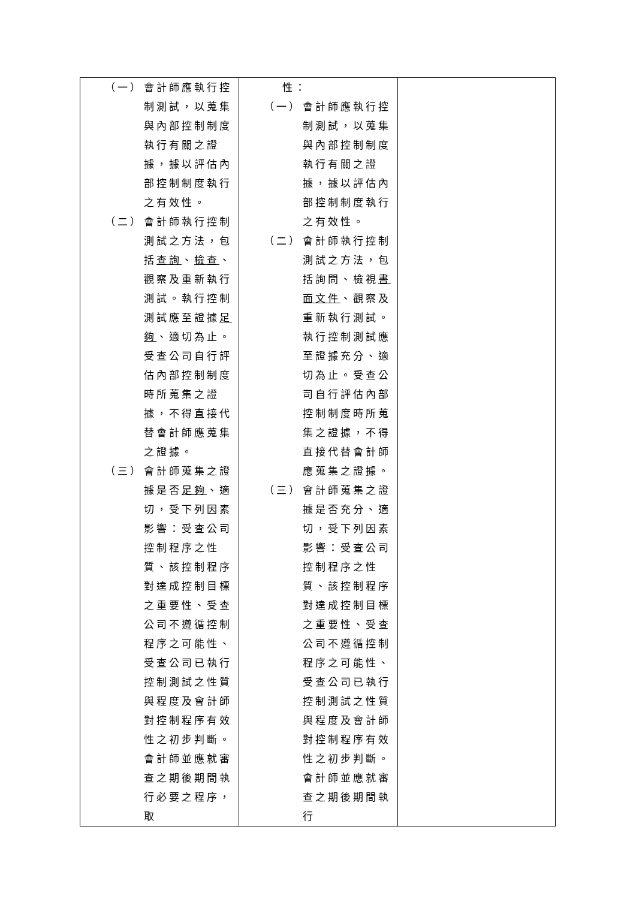| （一） 會計師應執行控制測試，以蒐集與內部控制制度執行有關之證據，據以評估內部控制制度執行之有效性。 （二） 會計師執行控制測試之方法，包括 查詢 、 檢查 、觀察及重新執行測試。執行控制測試應至證據 足夠 、適切為止。受查公司自行評估內部控制制度時所蒐集之證據，不得直接代替會計師應蒐集之證據。 （三） 會計師蒐集之證據是否 足夠 、適切，受下列因素影響：受查公司控制程序之性質、該控制程序對達成控制目標之重要性、受查公司不遵循控制程序之可能性、受查公司已執行控制測試之性質與程度及會計師對控制程序有效性之初步判斷。會計師並應就審查之期後期間執行必要之程序，取 | 性： （一） 會計師應執行控制測試，以蒐集與內部控制制度執行有關之證據，據以評估內部控制制度執行之有效性。 （二） 會計師執行控制測試之方法，包括詢問、檢視 書面文件 、觀察及重新執行測試。執行控制測試應至證據充分、適切為止。受查公司自行評估內部控制制度時所蒐集之證據，不得直接代替會計師應蒐集之證據。 （三） 會計師蒐集之證據是否充分、適切，受下列因素影響：受查公司控制程序之性質、該控制程序對達成控制目標之重要性、受查公司不遵循控制程序之可能性、受查公司已執行控制測試之性質與程度及會計師對控制程序有效性之初步判斷。會計師並應就審查之期後期間執行 | |